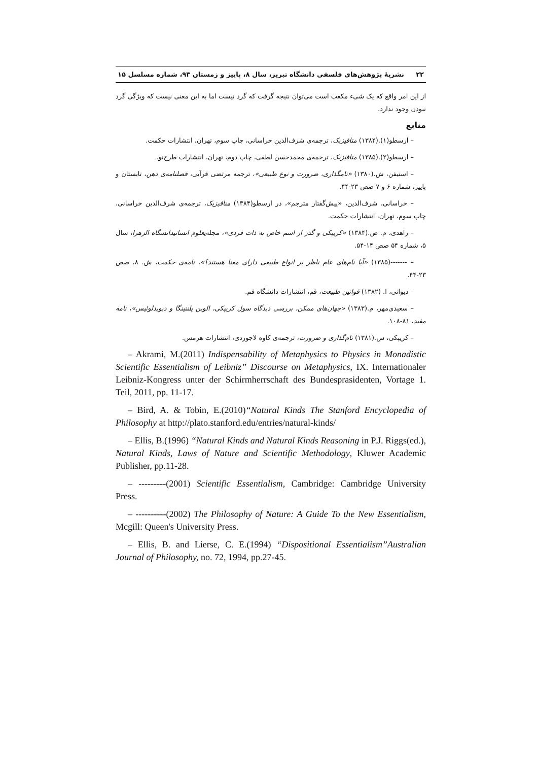۲۲ نشریهٔ پژوهش‌های فلسفی دانشگاه تبریز، سال ۸، پاییز و زمستان ۹۳، شماره مسلسل ۱۵
از این امر واقع که یک شیء مکعب است می‌توان نتیجه گرفت که گرد نیست اما به این معنی نیست که ویژگی گرد نبودن وجود ندارد.
منابع
– ارسطو(۱).(۱۳۸۴) متافیزیک، ترجمه‌ی شرف‌الدین خراسانی، چاپ سوم، تهران، انتشارات حکمت.
– ارسطو(۲).(۱۳۸۵) متافیزیک، ترجمه‌ی محمدحسن لطفی، چاپ دوم، تهران، انتشارات طرح‌نو.
– استیفن، ش.(۱۳۸۰) «نامگذاری، ضرورت و نوع طبیعی»، ترجمه مرتضی قرآیی، فصلنامه‌ی ذهن، تابستان و پاییز، شماره ۶ و ۷ صص ۲۳-۴۴.
– خراسانی، شرف‌الدین، «پیش‌گفتار مترجم»، در ارسطو(۱۳۸۴) متافیزیک، ترجمه‌ی شرف‌الدین خراسانی، چاپ سوم، تهران، انتشارات حکمت.
– زاهدی، م. ص.(۱۳۸۴) «کریپکی و گذر از اسم خاص به ذات فردی»، مجله‌یعلوم انسانیدانشگاه الزهرا، سال ۵، شماره ۵۴ صص ۱۴-۵۴.
– -------(۱۳۸۵) «آیا نام‌های عام ناظر بر انواع طبیعی دارای معنا هستند؟»، نامه‌ی حکمت، ش. ۸، صص ۲۳-۴۴.
– دیوانی، ا. (۱۳۸۲) قوانین طبیعت، قم، انتشارات دانشگاه قم.
– سعیدی‌مهر، م.(۱۳۸۳) «جهان‌های ممکن، بررسی دیدگاه سول کریپکی، الوین پلنتینگا و دیویدلوئیس»، نامه مفید، ۸۱-۱۰۸.
– کریپکی، س.(۱۳۸۱) نام‌گذاری و ضرورت، ترجمه‌ی کاوه لاجوردی، انتشارات هرمس.
– Akrami, M.(2011) Indispensability of Metaphysics to Physics in Monadistic Scientific Essentialism of Leibniz” Discourse on Metaphysics, IX. Internationaler Leibniz-Kongress unter der Schirmherrschaft des Bundesprasidenten, Vortage 1. Teil, 2011, pp. 11-17.
– Bird, A. & Tobin, E.(2010)“Natural Kinds The Stanford Encyclopedia of Philosophy at http://plato.stanford.edu/entries/natural-kinds/
– Ellis, B.(1996) “Natural Kinds and Natural Kinds Reasoning in P.J. Riggs(ed.), Natural Kinds, Laws of Nature and Scientific Methodology, Kluwer Academic Publisher, pp.11-28.
– ---------(2001) Scientific Essentialism, Cambridge: Cambridge University Press.
– ----------(2002) The Philosophy of Nature: A Guide To the New Essentialism, Mcgill: Queen's University Press.
– Ellis, B. and Lierse, C. E.(1994) “Dispositional Essentialism”Australian Journal of Philosophy, no. 72, 1994, pp.27-45.